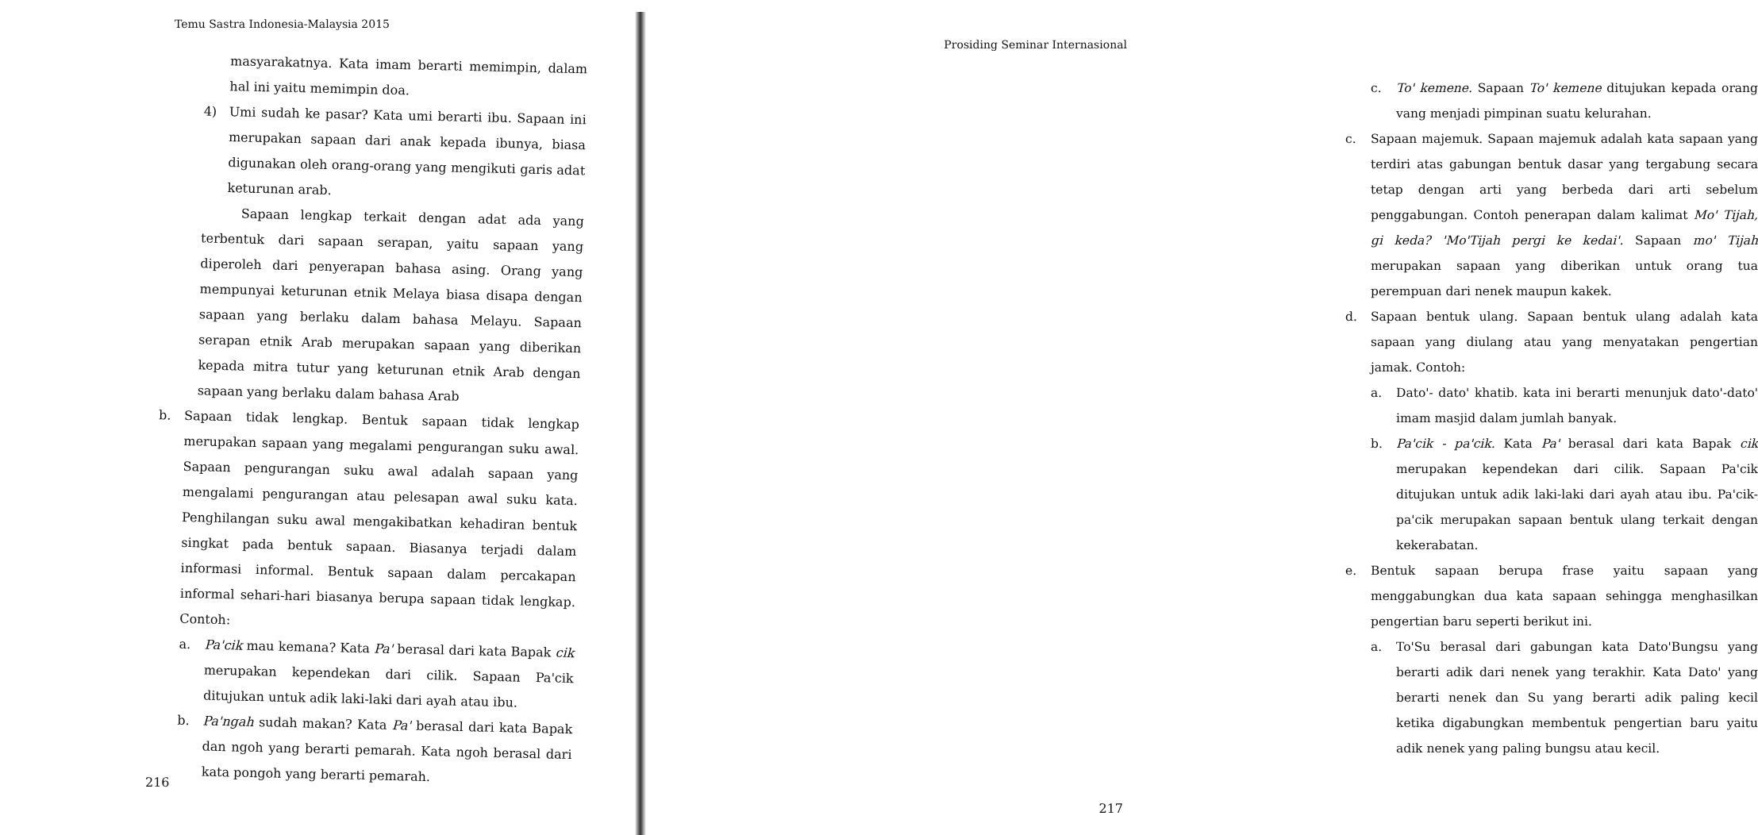Temu Sastra Indonesia-Malaysia 2015
masyarakatnya. Kata imam berarti memimpin, dalam hal ini yaitu memimpin doa.
4)
Umi sudah ke pasar? Kata umi berarti ibu. Sapaan ini merupakan sapaan dari anak kepada ibunya, biasa digunakan oleh orang-orang yang mengikuti garis adat keturunan arab.
Sapaan lengkap terkait dengan adat ada yang terbentuk dari sapaan serapan, yaitu sapaan yang diperoleh dari penyerapan bahasa asing. Orang yang mempunyai keturunan etnik Melaya biasa disapa dengan sapaan yang berlaku dalam bahasa Melayu. Sapaan serapan etnik Arab merupakan sapaan yang diberikan kepada mitra tutur yang keturunan etnik Arab dengan sapaan yang berlaku dalam bahasa Arab
b.
Sapaan tidak lengkap. Bentuk sapaan tidak lengkap merupakan sapaan yang megalami pengurangan suku awal. Sapaan pengurangan suku awal adalah sapaan yang mengalami pengurangan atau pelesapan awal suku kata. Penghilangan suku awal mengakibatkan kehadiran bentuk singkat pada bentuk sapaan. Biasanya terjadi dalam informasi informal. Bentuk sapaan dalam percakapan informal sehari-hari biasanya berupa sapaan tidak lengkap. Contoh:
a.
Pa'cik mau kemana? Kata Pa' berasal dari kata Bapak cik merupakan kependekan dari cilik. Sapaan Pa'cik ditujukan untuk adik laki-laki dari ayah atau ibu.
b.
Pa'ngah sudah makan? Kata Pa' berasal dari kata Bapak dan ngoh yang berarti pemarah. Kata ngoh berasal dari kata pongoh yang berarti pemarah.
216
Prosiding Seminar Internasional
c. To' kemene. Sapaan To' kemene ditujukan kepada orang vang menjadi pimpinan suatu kelurahan.
c. Sapaan majemuk. Sapaan majemuk adalah kata sapaan yang terdiri atas gabungan bentuk dasar yang tergabung secara tetap dengan arti yang berbeda dari arti sebelum penggabungan. Contoh penerapan dalam kalimat Mo' Tijah, gi keda? 'Mo'Tijah pergi ke kedai'. Sapaan mo' Tijah merupakan sapaan yang diberikan untuk orang tua perempuan dari nenek maupun kakek.
d. Sapaan bentuk ulang. Sapaan bentuk ulang adalah kata sapaan yang diulang atau yang menyatakan pengertian jamak. Contoh:
a. Dato'- dato' khatib. kata ini berarti menunjuk dato'-dato' imam masjid dalam jumlah banyak.
b. Pa'cik - pa'cik. Kata Pa' berasal dari kata Bapak cik merupakan kependekan dari cilik. Sapaan Pa'cik ditujukan untuk adik laki-laki dari ayah atau ibu. Pa'cik-pa'cik merupakan sapaan bentuk ulang terkait dengan kekerabatan.
e. Bentuk sapaan berupa frase yaitu sapaan yang menggabungkan dua kata sapaan sehingga menghasilkan pengertian baru seperti berikut ini.
a. To'Su berasal dari gabungan kata Dato'Bungsu yang berarti adik dari nenek yang terakhir. Kata Dato' yang berarti nenek dan Su yang berarti adik paling kecil ketika digabungkan membentuk pengertian baru yaitu adik nenek yang paling bungsu atau kecil.
217